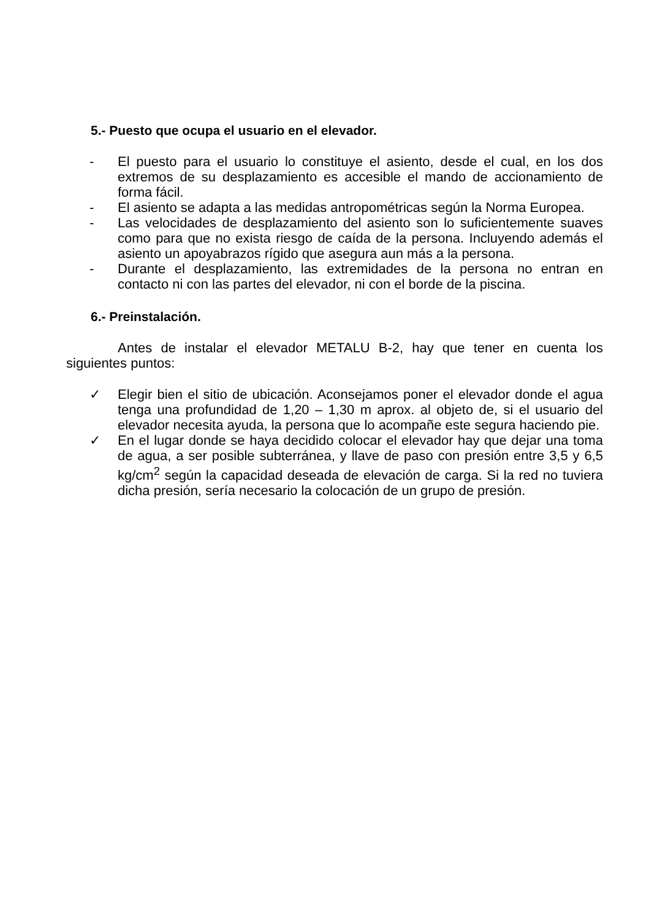5.- Puesto que ocupa el usuario en el elevador.
- El puesto para el usuario lo constituye el asiento, desde el cual, en los dos extremos de su desplazamiento es accesible el mando de accionamiento de forma fácil.
- El asiento se adapta a las medidas antropométricas según la Norma Europea.
- Las velocidades de desplazamiento del asiento son lo suficientemente suaves como para que no exista riesgo de caída de la persona. Incluyendo además el asiento un apoyabrazos rígido que asegura aun más a la persona.
- Durante el desplazamiento, las extremidades de la persona no entran en contacto ni con las partes del elevador, ni con el borde de la piscina.
6.- Preinstalación.
Antes de instalar el elevador METALU B-2, hay que tener en cuenta los siguientes puntos:
✓ Elegir bien el sitio de ubicación. Aconsejamos poner el elevador donde el agua tenga una profundidad de 1,20 – 1,30 m aprox. al objeto de, si el usuario del elevador necesita ayuda, la persona que lo acompañe este segura haciendo pie.
✓ En el lugar donde se haya decidido colocar el elevador hay que dejar una toma de agua, a ser posible subterránea, y llave de paso con presión entre 3,5 y 6,5 kg/cm<sup>2</sup> según la capacidad deseada de elevación de carga. Si la red no tuviera dicha presión, sería necesario la colocación de un grupo de presión.